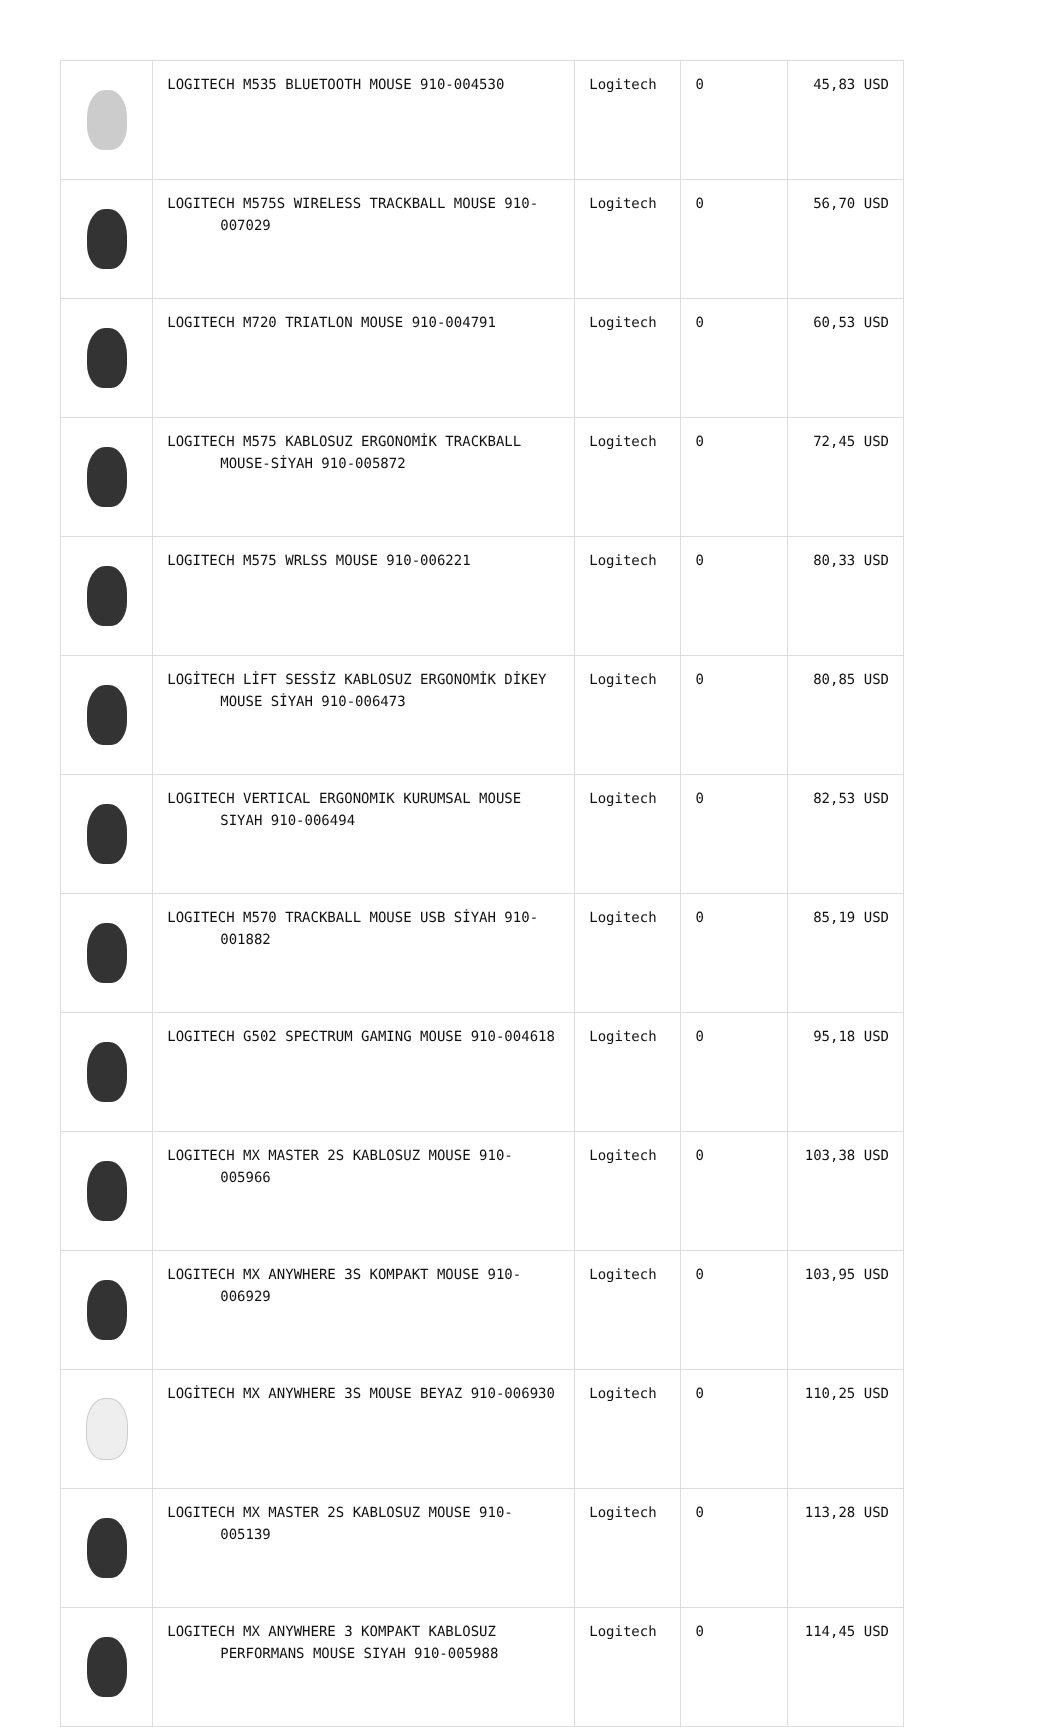| | LOGITECH M535 BLUETOOTH MOUSE 910-004530 | Logitech | 0 | 45,83 USD |
| | LOGITECH M575S WIRELESS TRACKBALL MOUSE 910-007029 | Logitech | 0 | 56,70 USD |
| | LOGITECH M720 TRIATLON MOUSE 910-004791 | Logitech | 0 | 60,53 USD |
| | LOGITECH M575 KABLOSUZ ERGONOMİK TRACKBALL MOUSE-SİYAH 910-005872 | Logitech | 0 | 72,45 USD |
| | LOGITECH M575 WRLSS MOUSE 910-006221 | Logitech | 0 | 80,33 USD |
| | LOGİTECH LİFT SESSİZ KABLOSUZ ERGONOMİK DİKEY MOUSE SİYAH 910-006473 | Logitech | 0 | 80,85 USD |
| | LOGITECH VERTICAL ERGONOMIK KURUMSAL MOUSE SIYAH 910-006494 | Logitech | 0 | 82,53 USD |
| | LOGITECH M570 TRACKBALL MOUSE USB SİYAH 910-001882 | Logitech | 0 | 85,19 USD |
| | LOGITECH G502 SPECTRUM GAMING MOUSE 910-004618 | Logitech | 0 | 95,18 USD |
| | LOGITECH MX MASTER 2S KABLOSUZ MOUSE 910-005966 | Logitech | 0 | 103,38 USD |
| | LOGITECH MX ANYWHERE 3S KOMPAKT MOUSE 910-006929 | Logitech | 0 | 103,95 USD |
| | LOGİTECH MX ANYWHERE 3S MOUSE BEYAZ 910-006930 | Logitech | 0 | 110,25 USD |
| | LOGITECH MX MASTER 2S KABLOSUZ MOUSE 910-005139 | Logitech | 0 | 113,28 USD |
| | LOGITECH MX ANYWHERE 3 KOMPAKT KABLOSUZ PERFORMANS MOUSE SIYAH 910-005988 | Logitech | 0 | 114,45 USD |